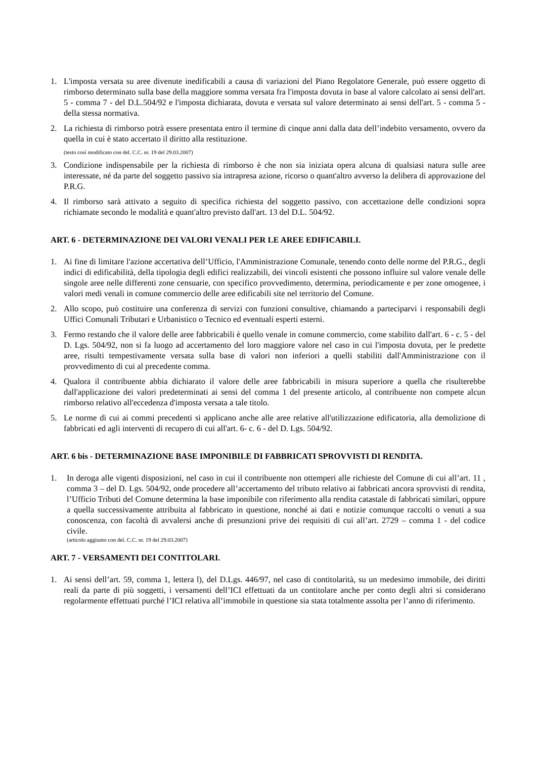1. L'imposta versata su aree divenute inedificabili a causa di variazioni del Piano Regolatore Generale, può essere oggetto di rimborso determinato sulla base della maggiore somma versata fra l'imposta dovuta in base al valore calcolato ai sensi dell'art. 5 - comma 7 - del D.L.504/92 e l'imposta dichiarata, dovuta e versata sul valore determinato ai sensi dell'art. 5 - comma 5 - della stessa normativa.
2. La richiesta di rimborso potrà essere presentata entro il termine di cinque anni dalla data dell’indebito versamento, ovvero da quella in cui è stato accertato il diritto alla restituzione.
(testo così modificato con del. C.C. nr. 19 del 29.03.2007)
3. Condizione indispensabile per la richiesta di rimborso è che non sia iniziata opera alcuna di qualsiasi natura sulle aree interessate, né da parte del soggetto passivo sia intrapresa azione, ricorso o quant'altro avverso la delibera di approvazione del P.R.G.
4. Il rimborso sarà attivato a seguito di specifica richiesta del soggetto passivo, con accettazione delle condizioni sopra richiamate secondo le modalità e quant'altro previsto dall'art. 13 del D.L. 504/92.
ART. 6 - DETERMINAZIONE DEI VALORI VENALI PER LE AREE EDIFICABILI.
1. Ai fine di limitare l'azione accertativa dell’Ufficio, l'Amministrazione Comunale, tenendo conto delle norme del P.R.G., degli indici di edificabilità, della tipologia degli edifici realizzabili, dei vincoli esistenti che possono influire sul valore venale delle singole aree nelle differenti zone censuarie, con specifico provvedimento, determina, periodicamente e per zone omogenee, i valori medi venali in comune commercio delle aree edificabili site nel territorio del Comune.
2. Allo scopo, può costituire una conferenza di servizi con funzioni consultive, chiamando a parteciparvi i responsabili degli Uffici Comunali Tributari e Urbanistico o Tecnico ed eventuali esperti esterni.
3. Fermo restando che il valore delle aree fabbricabili è quello venale in comune commercio, come stabilito dall'art. 6 - c. 5 - del D. Lgs. 504/92, non si fa luogo ad accertamento del loro maggiore valore nel caso in cui l'imposta dovuta, per le predette aree, risulti tempestivamente versata sulla base di valori non inferiori a quelli stabiliti dall'Amministrazione con il provvedimento di cui al precedente comma.
4. Qualora il contribuente abbia dichiarato il valore delle aree fabbricabili in misura superiore a quella che risulterebbe dall'applicazione dei valori predeterminati ai sensi del comma 1 del presente articolo, al contribuente non compete alcun rimborso relativo all'eccedenza d'imposta versata a tale titolo.
5. Le norme di cui ai commi precedenti si applicano anche alle aree relative all'utilizzazione edificatoria, alla demolizione di fabbricati ed agli interventi di recupero di cui all'art. 6- c. 6 - del D. Lgs. 504/92.
ART. 6 bis - DETERMINAZIONE BASE IMPONIBILE DI FABBRICATI SPROVVISTI DI RENDITA.
1. In deroga alle vigenti disposizioni, nel caso in cui il contribuente non ottemperi alle richieste del Comune di cui all’art. 11 , comma 3 – del D. Lgs. 504/92, onde procedere all’accertamento del tributo relativo ai fabbricati ancora sprovvisti di rendita, l’Ufficio Tributi del Comune determina la base imponibile con riferimento alla rendita catastale di fabbricati similari, oppure a quella successivamente attribuita al fabbricato in questione, nonché ai dati e notizie comunque raccolti o venuti a sua conoscenza, con facoltà di avvalersi anche di presunzioni prive dei requisiti di cui all’art. 2729 – comma 1 - del codice civile.
(articolo aggiunto con del. C.C. nr. 19 del 29.03.2007)
ART. 7 - VERSAMENTI DEI CONTITOLARI.
1. Ai sensi dell’art. 59, comma 1, lettera l), del D.Lgs. 446/97, nel caso di contitolarità, su un medesimo immobile, dei diritti reali da parte di più soggetti, i versamenti dell’ICI effettuati da un contitolare anche per conto degli altri si considerano regolarmente effettuati purché l’ICI relativa all’immobile in questione sia stata totalmente assolta per l’anno di riferimento.